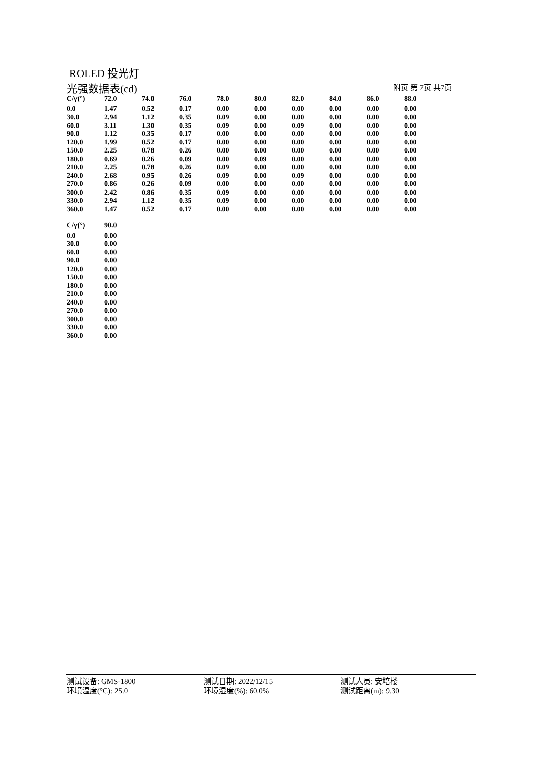ROLED 投光灯
光强数据表(cd) 附页 第 7页 共7页
| C/γ(°) | 72.0 | 74.0 | 76.0 | 78.0 | 80.0 | 82.0 | 84.0 | 86.0 | 88.0 |
| --- | --- | --- | --- | --- | --- | --- | --- | --- | --- |
| 0.0 | 1.47 | 0.52 | 0.17 | 0.00 | 0.00 | 0.00 | 0.00 | 0.00 | 0.00 |
| 30.0 | 2.94 | 1.12 | 0.35 | 0.09 | 0.00 | 0.00 | 0.00 | 0.00 | 0.00 |
| 60.0 | 3.11 | 1.30 | 0.35 | 0.09 | 0.00 | 0.09 | 0.00 | 0.00 | 0.00 |
| 90.0 | 1.12 | 0.35 | 0.17 | 0.00 | 0.00 | 0.00 | 0.00 | 0.00 | 0.00 |
| 120.0 | 1.99 | 0.52 | 0.17 | 0.00 | 0.00 | 0.00 | 0.00 | 0.00 | 0.00 |
| 150.0 | 2.25 | 0.78 | 0.26 | 0.00 | 0.00 | 0.00 | 0.00 | 0.00 | 0.00 |
| 180.0 | 0.69 | 0.26 | 0.09 | 0.00 | 0.09 | 0.00 | 0.00 | 0.00 | 0.00 |
| 210.0 | 2.25 | 0.78 | 0.26 | 0.09 | 0.00 | 0.00 | 0.00 | 0.00 | 0.00 |
| 240.0 | 2.68 | 0.95 | 0.26 | 0.09 | 0.00 | 0.09 | 0.00 | 0.00 | 0.00 |
| 270.0 | 0.86 | 0.26 | 0.09 | 0.00 | 0.00 | 0.00 | 0.00 | 0.00 | 0.00 |
| 300.0 | 2.42 | 0.86 | 0.35 | 0.09 | 0.00 | 0.00 | 0.00 | 0.00 | 0.00 |
| 330.0 | 2.94 | 1.12 | 0.35 | 0.09 | 0.00 | 0.00 | 0.00 | 0.00 | 0.00 |
| 360.0 | 1.47 | 0.52 | 0.17 | 0.00 | 0.00 | 0.00 | 0.00 | 0.00 | 0.00 |
| C/γ(°) | 90.0 |
| --- | --- |
| 0.0 | 0.00 |
| 30.0 | 0.00 |
| 60.0 | 0.00 |
| 90.0 | 0.00 |
| 120.0 | 0.00 |
| 150.0 | 0.00 |
| 180.0 | 0.00 |
| 210.0 | 0.00 |
| 240.0 | 0.00 |
| 270.0 | 0.00 |
| 300.0 | 0.00 |
| 330.0 | 0.00 |
| 360.0 | 0.00 |
测试设备: GMS-1800
测试日期: 2022/12/15
测试人员: 安培楼
环境温度(°C): 25.0
环境湿度(%): 60.0%
测试距离(m): 9.30